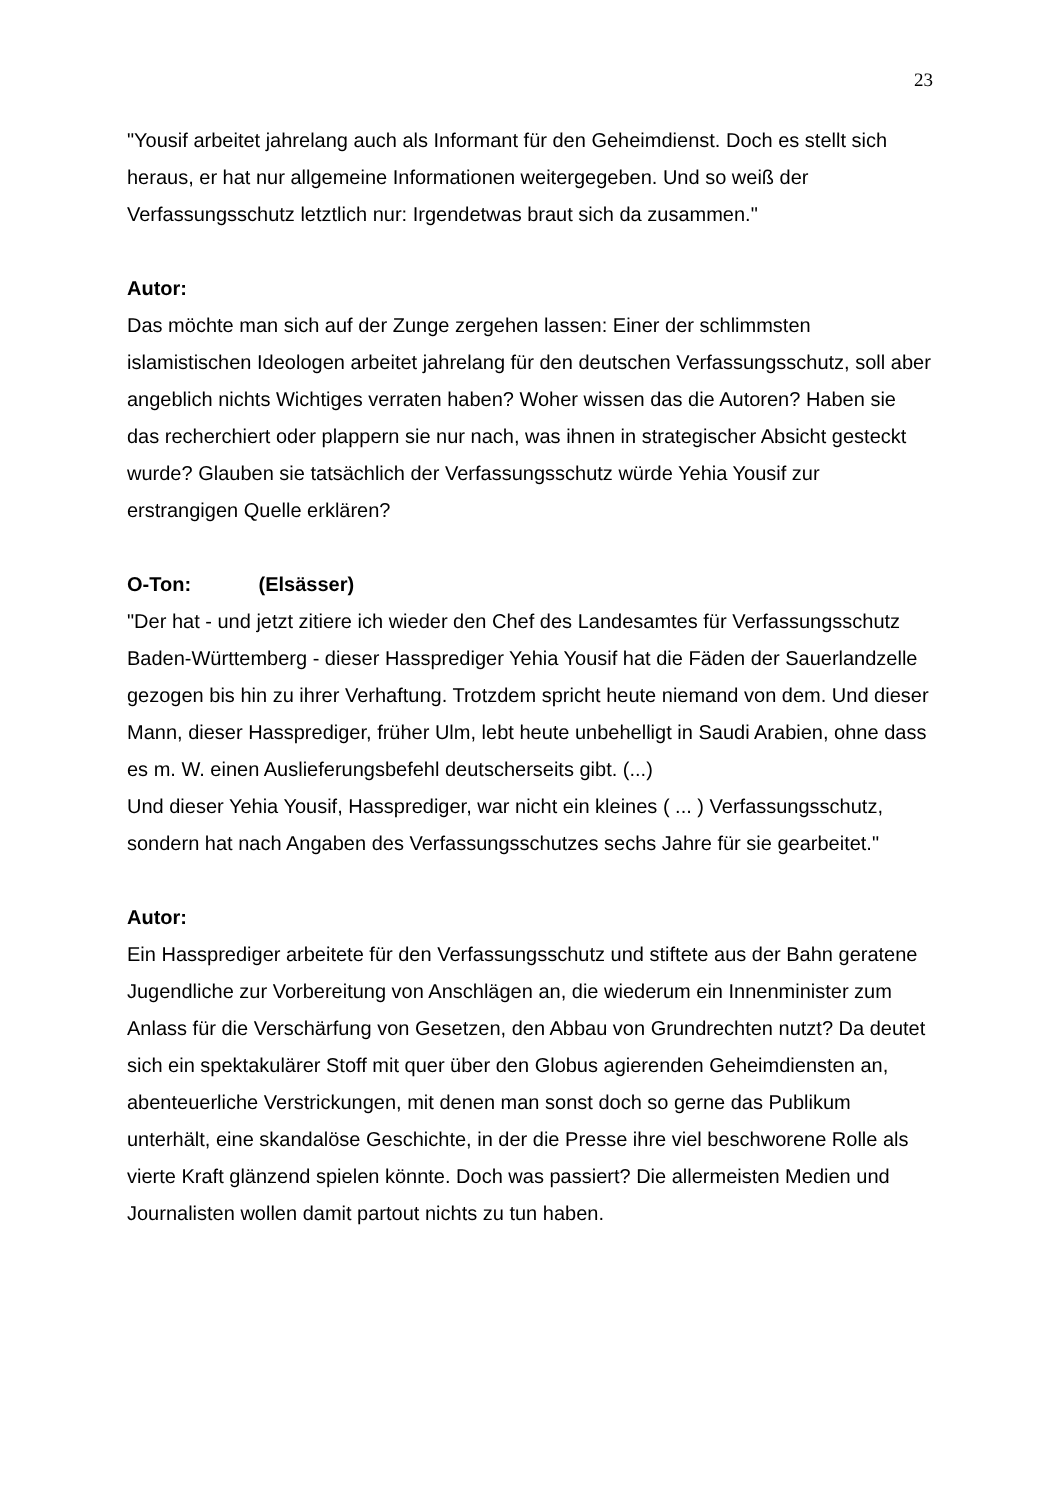23
"Yousif arbeitet jahrelang auch als Informant für den Geheimdienst. Doch es stellt sich heraus, er hat nur allgemeine Informationen weitergegeben. Und so weiß der Verfassungsschutz letztlich nur: Irgendetwas braut sich da zusammen."
Autor:
Das möchte man sich auf der Zunge zergehen lassen: Einer der schlimmsten islamistischen Ideologen arbeitet jahrelang für den deutschen Verfassungsschutz, soll aber angeblich nichts Wichtiges verraten haben? Woher wissen das die Autoren? Haben sie das recherchiert oder plappern sie nur nach, was ihnen in strategischer Absicht gesteckt wurde? Glauben sie tatsächlich der Verfassungsschutz würde Yehia Yousif zur erstrangigen Quelle erklären?
O-Ton: (Elsässer)
"Der hat - und jetzt zitiere ich wieder den Chef des Landesamtes für Verfassungsschutz Baden-Württemberg - dieser Hassprediger Yehia Yousif hat die Fäden der Sauerlandzelle gezogen bis hin zu ihrer Verhaftung. Trotzdem spricht heute niemand von dem. Und dieser Mann, dieser Hassprediger, früher Ulm, lebt heute unbehelligt in Saudi Arabien, ohne dass es m. W. einen Auslieferungsbefehl deutscherseits gibt. (...)
Und dieser Yehia Yousif, Hassprediger, war nicht ein kleines ( ... ) Verfassungsschutz, sondern hat nach Angaben des Verfassungsschutzes sechs Jahre für sie gearbeitet."
Autor:
Ein Hassprediger arbeitete für den Verfassungsschutz und stiftete aus der Bahn geratene Jugendliche zur Vorbereitung von Anschlägen an, die wiederum ein Innenminister zum Anlass für die Verschärfung von Gesetzen, den Abbau von Grundrechten nutzt? Da deutet sich ein spektakulärer Stoff mit quer über den Globus agierenden Geheimdiensten an, abenteuerliche Verstrickungen, mit denen man sonst doch so gerne das Publikum unterhält, eine skandalöse Geschichte, in der die Presse ihre viel beschworene Rolle als vierte Kraft glänzend spielen könnte. Doch was passiert? Die allermeisten Medien und Journalisten wollen damit partout nichts zu tun haben.